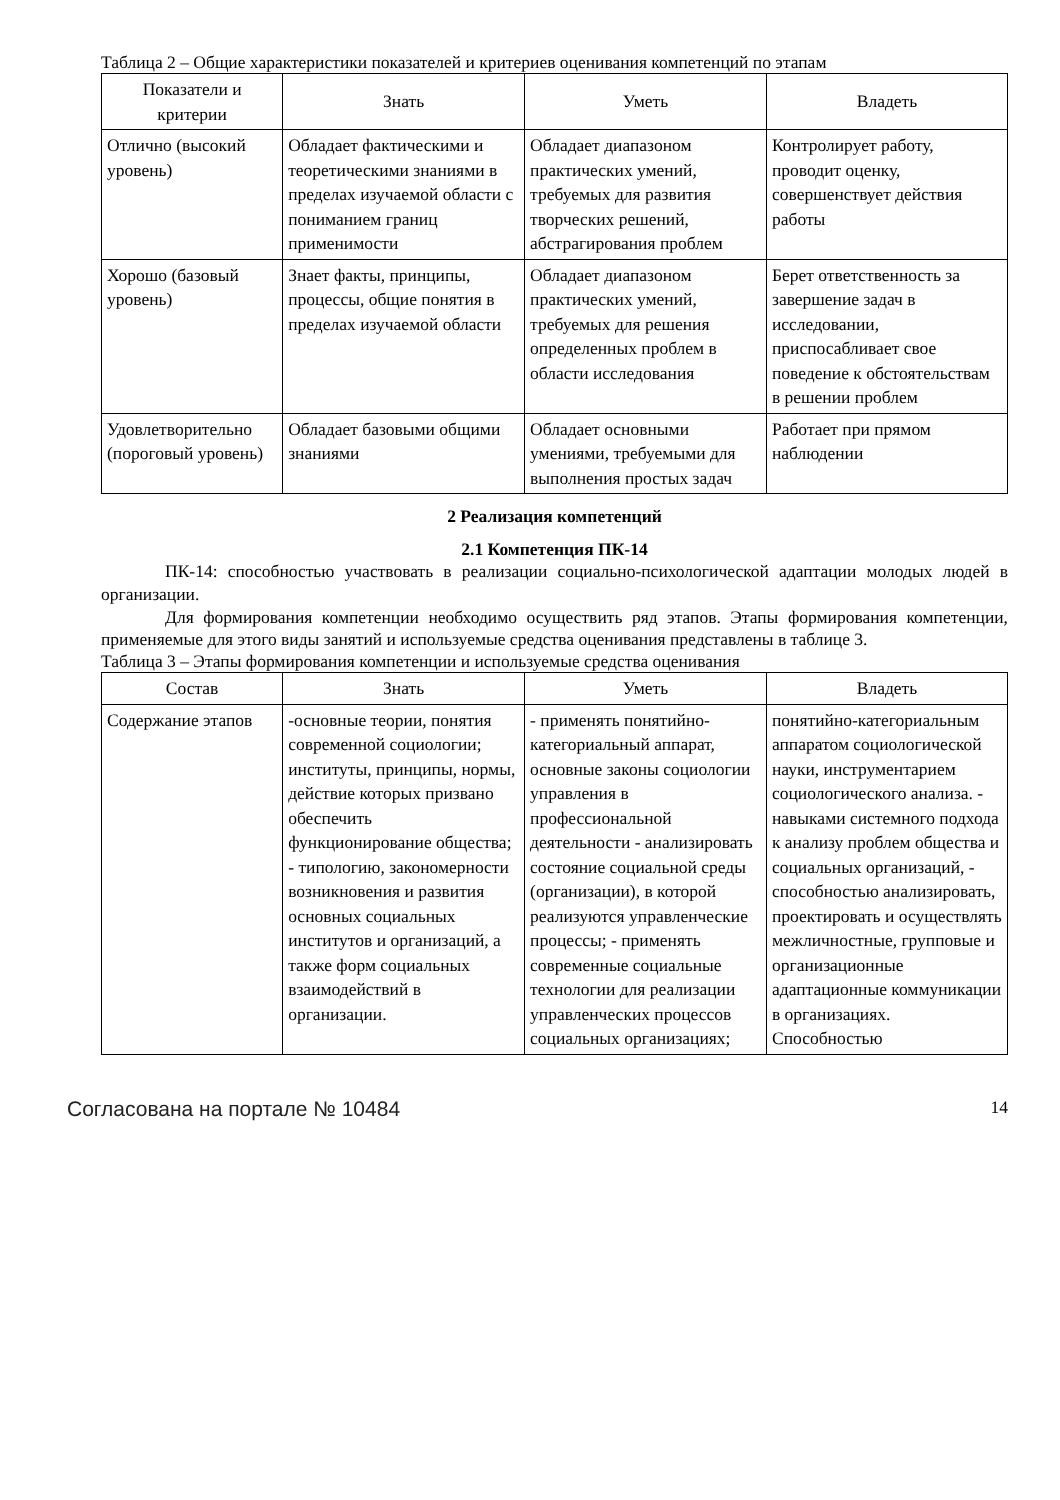Таблица 2 – Общие характеристики показателей и критериев оценивания компетенций по этапам
| Показатели и критерии | Знать | Уметь | Владеть |
| --- | --- | --- | --- |
| Отлично (высокий уровень) | Обладает фактическими и теоретическими знаниями в пределах изучаемой области с пониманием границ применимости | Обладает диапазоном практических умений, требуемых для развития творческих решений, абстрагирования проблем | Контролирует работу, проводит оценку, совершенствует действия работы |
| Хорошо (базовый уровень) | Знает факты, принципы, процессы, общие понятия в пределах изучаемой области | Обладает диапазоном практических умений, требуемых для решения определенных проблем в области исследования | Берет ответственность за завершение задач в исследовании, приспосабливает свое поведение к обстоятельствам в решении проблем |
| Удовлетворительно (пороговый уровень) | Обладает базовыми общими знаниями | Обладает основными умениями, требуемыми для выполнения простых задач | Работает при прямом наблюдении |
2 Реализация компетенций
2.1 Компетенция ПК-14
ПК-14: способностью участвовать в реализации социально-психологической адаптации молодых людей в организации.
Для формирования компетенции необходимо осуществить ряд этапов. Этапы формирования компетенции, применяемые для этого виды занятий и используемые средства оценивания представлены в таблице 3.
Таблица 3 – Этапы формирования компетенции и используемые средства оценивания
| Состав | Знать | Уметь | Владеть |
| --- | --- | --- | --- |
| Содержание этапов | -основные теории, понятия современной социологии; институты, принципы, нормы, действие которых призвано обеспечить функционирование общества; - типологию, закономерности возникновения и развития основных социальных институтов и организаций, а также форм социальных взаимодействий в организации. | - применять понятийно-категориальный аппарат, основные законы социологии управления в профессиональной деятельности - анализировать состояние социальной среды (организации), в которой реализуются управленческие процессы; - применять современные социальные технологии для реализации управленческих процессов социальных организациях; | понятийно-категориальным аппаратом социологической науки, инструментарием социологического анализа. - навыками системного подхода к анализу проблем общества и социальных организаций, - способностью анализировать, проектировать и осуществлять межличностные, групповые и организационные адаптационные коммуникации в организациях. Способностью |
Согласована на портале № 10484 14